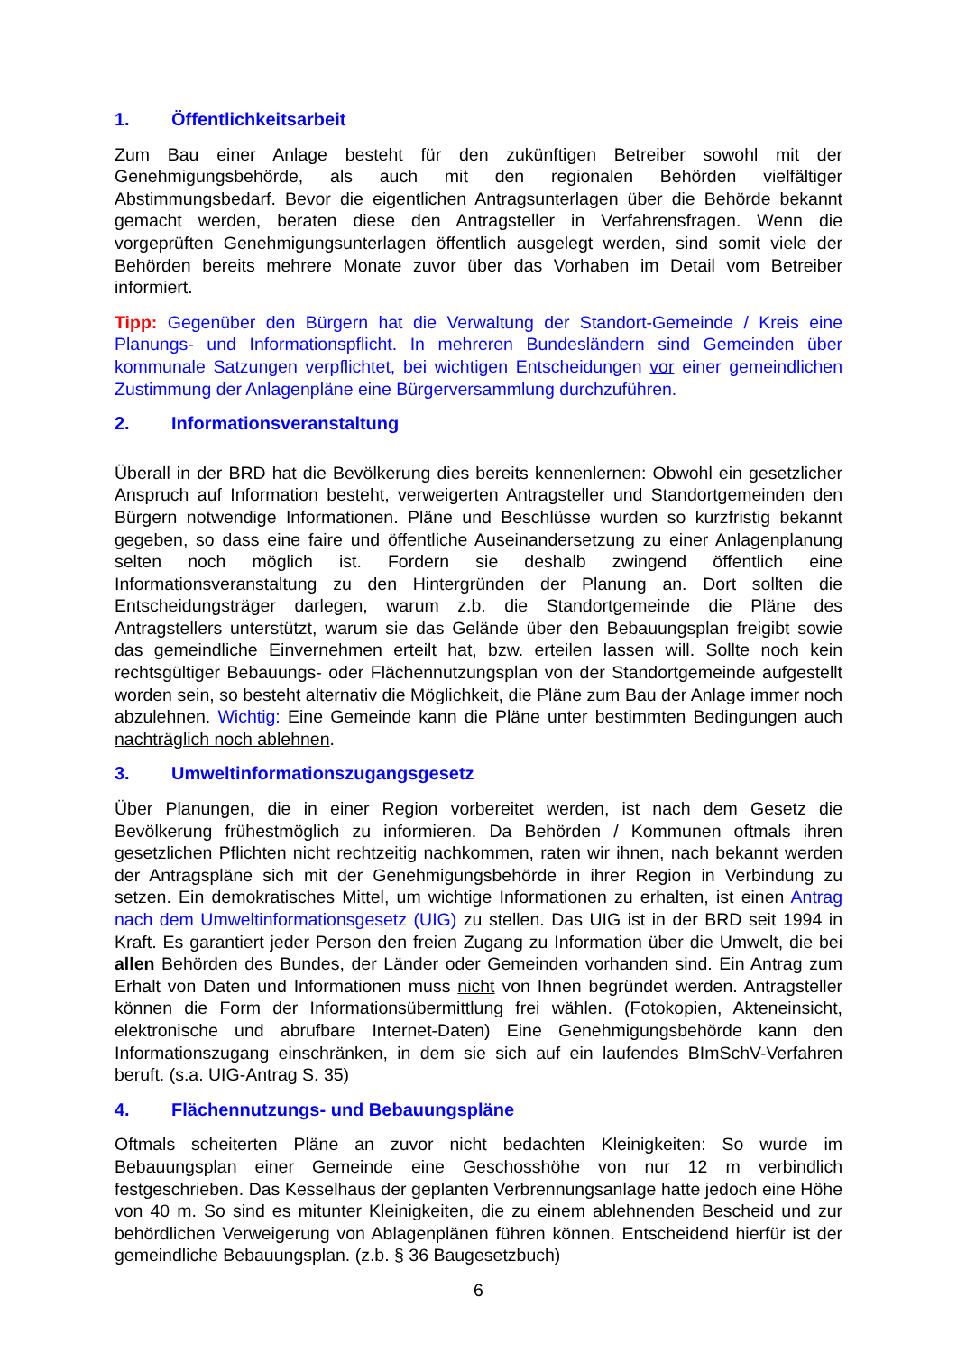1. Öffentlichkeitsarbeit
Zum Bau einer Anlage besteht für den zukünftigen Betreiber sowohl mit der Genehmigungsbehörde, als auch mit den regionalen Behörden vielfältiger Abstimmungsbedarf. Bevor die eigentlichen Antragsunterlagen über die Behörde bekannt gemacht werden, beraten diese den Antragsteller in Verfahrensfragen. Wenn die vorgeprüften Genehmigungsunterlagen öffentlich ausgelegt werden, sind somit viele der Behörden bereits mehrere Monate zuvor über das Vorhaben im Detail vom Betreiber informiert.
Tipp: Gegenüber den Bürgern hat die Verwaltung der Standort-Gemeinde / Kreis eine Planungs- und Informationspflicht. In mehreren Bundesländern sind Gemeinden über kommunale Satzungen verpflichtet, bei wichtigen Entscheidungen vor einer gemeindlichen Zustimmung der Anlagenpläne eine Bürgerversammlung durchzuführen.
2. Informationsveranstaltung
Überall in der BRD hat die Bevölkerung dies bereits kennenlernen: Obwohl ein gesetzlicher Anspruch auf Information besteht, verweigerten Antragsteller und Standortgemeinden den Bürgern notwendige Informationen. Pläne und Beschlüsse wurden so kurzfristig bekannt gegeben, so dass eine faire und öffentliche Auseinandersetzung zu einer Anlagenplanung selten noch möglich ist. Fordern sie deshalb zwingend öffentlich eine Informationsveranstaltung zu den Hintergründen der Planung an. Dort sollten die Entscheidungsträger darlegen, warum z.b. die Standortgemeinde die Pläne des Antragstellers unterstützt, warum sie das Gelände über den Bebauungsplan freigibt sowie das gemeindliche Einvernehmen erteilt hat, bzw. erteilen lassen will. Sollte noch kein rechtsgültiger Bebauungs- oder Flächennutzungsplan von der Standortgemeinde aufgestellt worden sein, so besteht alternativ die Möglichkeit, die Pläne zum Bau der Anlage immer noch abzulehnen. Wichtig: Eine Gemeinde kann die Pläne unter bestimmten Bedingungen auch nachträglich noch ablehnen.
3. Umweltinformationszugangsgesetz
Über Planungen, die in einer Region vorbereitet werden, ist nach dem Gesetz die Bevölkerung frühestmöglich zu informieren. Da Behörden / Kommunen oftmals ihren gesetzlichen Pflichten nicht rechtzeitig nachkommen, raten wir ihnen, nach bekannt werden der Antragspläne sich mit der Genehmigungsbehörde in ihrer Region in Verbindung zu setzen. Ein demokratisches Mittel, um wichtige Informationen zu erhalten, ist einen Antrag nach dem Umweltinformationsgesetz (UIG) zu stellen. Das UIG ist in der BRD seit 1994 in Kraft. Es garantiert jeder Person den freien Zugang zu Information über die Umwelt, die bei allen Behörden des Bundes, der Länder oder Gemeinden vorhanden sind. Ein Antrag zum Erhalt von Daten und Informationen muss nicht von Ihnen begründet werden. Antragsteller können die Form der Informationsübermittlung frei wählen. (Fotokopien, Akteneinsicht, elektronische und abrufbare Internet-Daten) Eine Genehmigungsbehörde kann den Informationszugang einschränken, in dem sie sich auf ein laufendes BImSchV-Verfahren beruft. (s.a. UIG-Antrag S. 35)
4. Flächennutzungs- und Bebauungspläne
Oftmals scheiterten Pläne an zuvor nicht bedachten Kleinigkeiten: So wurde im Bebauungsplan einer Gemeinde eine Geschosshöhe von nur 12 m verbindlich festgeschrieben. Das Kesselhaus der geplanten Verbrennungsanlage hatte jedoch eine Höhe von 40 m. So sind es mitunter Kleinigkeiten, die zu einem ablehnenden Bescheid und zur behördlichen Verweigerung von Ablagenplänen führen können. Entscheidend hierfür ist der gemeindliche Bebauungsplan. (z.b. § 36 Baugesetzbuch)
6